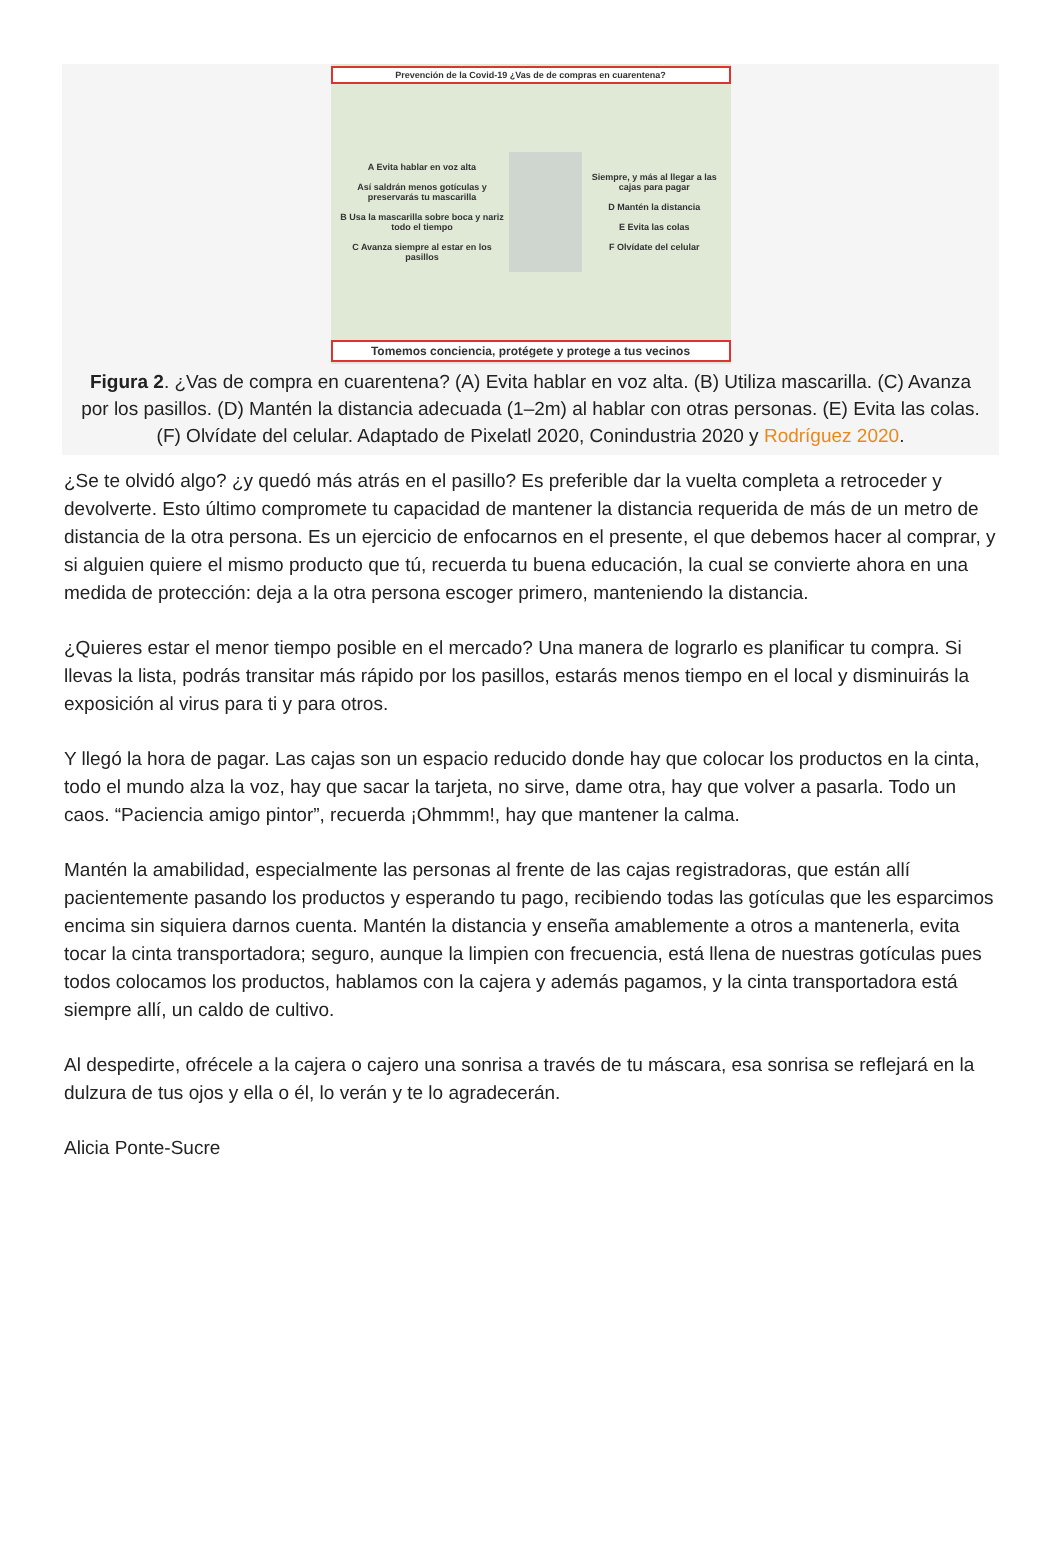Prevención de la Covid-19 ¿Vas de de compras en cuarentena?
A Evita hablar en voz alta
Así saldrán menos gotículas y preservarás tu mascarilla
B Usa la mascarilla sobre boca y nariz todo el tiempo
C Avanza siempre al estar en los pasillos
Siempre, y más al llegar a las cajas para pagar
D Mantén la distancia
E Evita las colas
F Olvídate del celular
Tomemos conciencia, protégete y protege a tus vecinos
Figura 2. ¿Vas de compra en cuarentena? (A) Evita hablar en voz alta. (B) Utiliza mascarilla. (C) Avanza por los pasillos. (D) Mantén la distancia adecuada (1–2m) al hablar con otras personas. (E) Evita las colas. (F) Olvídate del celular. Adaptado de Pixelatl 2020, Conindustria 2020 y Rodríguez 2020.
¿Se te olvidó algo? ¿y quedó más atrás en el pasillo? Es preferible dar la vuelta completa a retroceder y devolverte. Esto último compromete tu capacidad de mantener la distancia requerida de más de un metro de distancia de la otra persona. Es un ejercicio de enfocarnos en el presente, el que debemos hacer al comprar, y si alguien quiere el mismo producto que tú, recuerda tu buena educación, la cual se convierte ahora en una medida de protección: deja a la otra persona escoger primero, manteniendo la distancia.
¿Quieres estar el menor tiempo posible en el mercado? Una manera de lograrlo es planificar tu compra. Si llevas la lista, podrás transitar más rápido por los pasillos, estarás menos tiempo en el local y disminuirás la exposición al virus para ti y para otros.
Y llegó la hora de pagar. Las cajas son un espacio reducido donde hay que colocar los productos en la cinta, todo el mundo alza la voz, hay que sacar la tarjeta, no sirve, dame otra, hay que volver a pasarla. Todo un caos. “Paciencia amigo pintor”, recuerda ¡Ohmmm!, hay que mantener la calma.
Mantén la amabilidad, especialmente las personas al frente de las cajas registradoras, que están allí pacientemente pasando los productos y esperando tu pago, recibiendo todas las gotículas que les esparcimos encima sin siquiera darnos cuenta. Mantén la distancia y enseña amablemente a otros a mantenerla, evita tocar la cinta transportadora; seguro, aunque la limpien con frecuencia, está llena de nuestras gotículas pues todos colocamos los productos, hablamos con la cajera y además pagamos, y la cinta transportadora está siempre allí, un caldo de cultivo.
Al despedirte, ofrécele a la cajera o cajero una sonrisa a través de tu máscara, esa sonrisa se reflejará en la dulzura de tus ojos y ella o él, lo verán y te lo agradecerán.
Alicia Ponte-Sucre